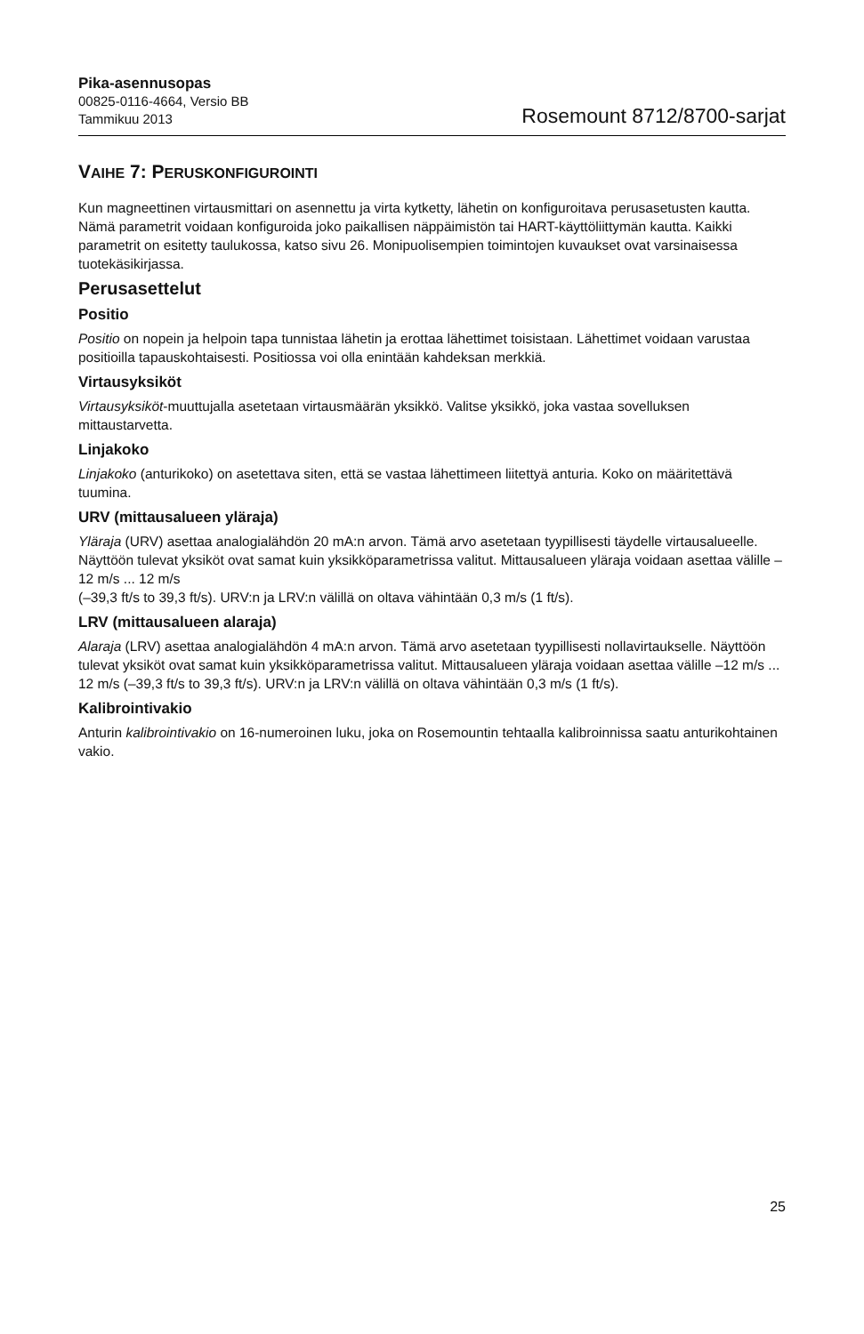Pika-asennusopas
00825-0116-4664, Versio BB
Tammikuu 2013
Rosemount 8712/8700-sarjat
VAIHE 7: PERUSKONFIGUROINTI
Kun magneettinen virtausmittari on asennettu ja virta kytketty, lähetin on konfiguroitava perusasetusten kautta. Nämä parametrit voidaan konfiguroida joko paikallisen näppäimistön tai HART-käyttöliittymän kautta. Kaikki parametrit on esitetty taulukossa, katso sivu 26. Monipuolisempien toimintojen kuvaukset ovat varsinaisessa tuotekäsikirjassa.
Perusasettelut
Positio
Positio on nopein ja helpoin tapa tunnistaa lähetin ja erottaa lähettimet toisistaan. Lähettimet voidaan varustaa positioilla tapauskohtaisesti. Positiossa voi olla enintään kahdeksan merkkiä.
Virtausyksiköt
Virtausyksiköt-muuttujalla asetetaan virtausmäärän yksikkö. Valitse yksikkö, joka vastaa sovelluksen mittaustarvetta.
Linjakoko
Linjakoko (anturikoko) on asetettava siten, että se vastaa lähettimeen liitettyä anturia. Koko on määritettävä tuumina.
URV (mittausalueen yläraja)
Yläraja (URV) asettaa analogialähdön 20 mA:n arvon. Tämä arvo asetetaan tyypillisesti täydelle virtausalueelle. Näyttöön tulevat yksiköt ovat samat kuin yksikköparametrissa valitut. Mittausalueen yläraja voidaan asettaa välille –12 m/s ... 12 m/s
(–39,3 ft/s to 39,3 ft/s). URV:n ja LRV:n välillä on oltava vähintään 0,3 m/s (1 ft/s).
LRV (mittausalueen alaraja)
Alaraja (LRV) asettaa analogialähdön 4 mA:n arvon. Tämä arvo asetetaan tyypillisesti nollavirtaukselle. Näyttöön tulevat yksiköt ovat samat kuin yksikköparametrissa valitut. Mittausalueen yläraja voidaan asettaa välille –12 m/s ... 12 m/s (–39,3 ft/s to 39,3 ft/s). URV:n ja LRV:n välillä on oltava vähintään 0,3 m/s (1 ft/s).
Kalibrointivakio
Anturin kalibrointivakio on 16-numeroinen luku, joka on Rosemountin tehtaalla kalibroinnissa saatu anturikohtainen vakio.
25